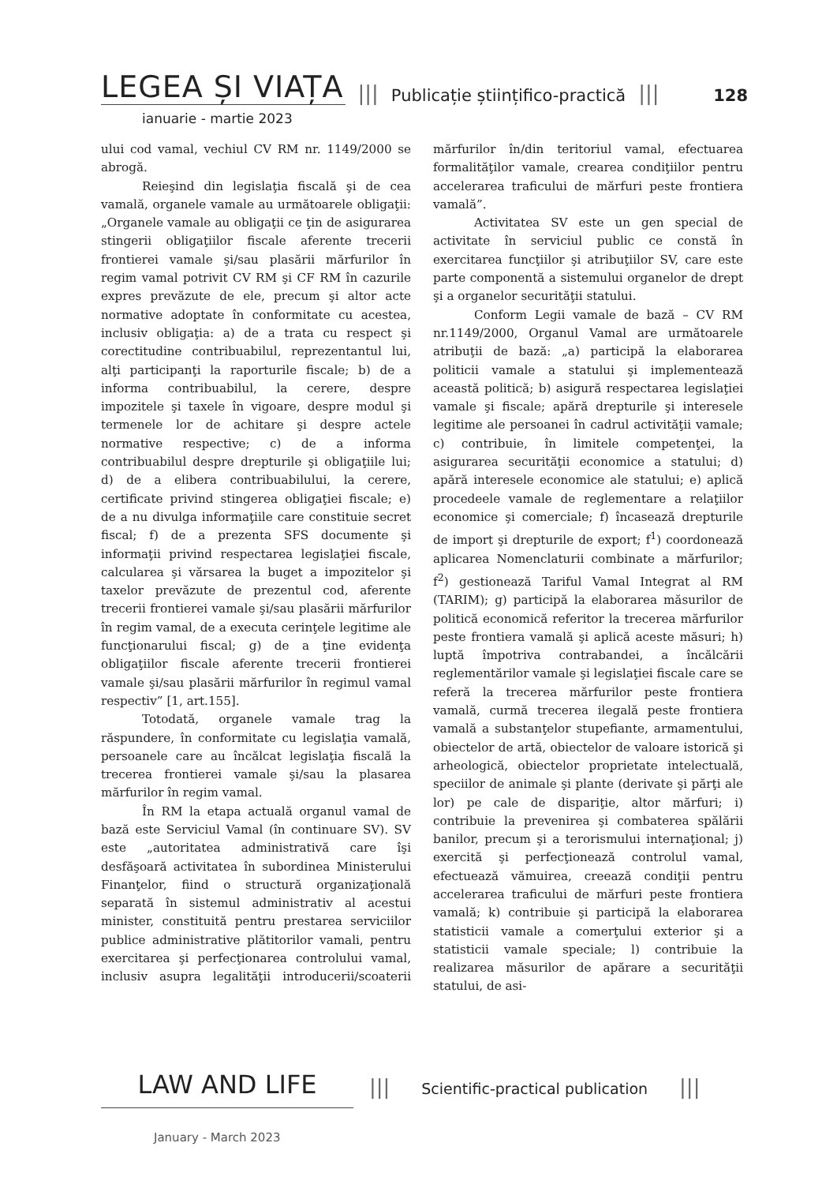LEGEA ȘI VIAȚA ||| Publicație științifico-practică ||| 128
ianuarie - martie 2023
ului cod vamal, vechiul CV RM nr. 1149/2000 se abrogă.
Reieşind din legislaţia fiscală şi de cea vamală, organele vamale au următoarele obligaţii: „Organele vamale au obligaţii ce ţin de asigurarea stingerii obligaţiilor fiscale aferente trecerii frontierei vamale şi/sau plasării mărfurilor în regim vamal potrivit CV RM şi CF RM în cazurile expres prevăzute de ele, precum şi altor acte normative adoptate în conformitate cu acestea, inclusiv obligaţia: a) de a trata cu respect şi corectitudine contribuabilul, reprezentantul lui, alţi participanţi la raporturile fiscale; b) de a informa contribuabilul, la cerere, despre impozitele şi taxele în vigoare, despre modul şi termenele lor de achitare şi despre actele normative respective; c) de a informa contribuabilul despre drepturile şi obligaţiile lui; d) de a elibera contribuabilului, la cerere, certificate privind stingerea obligaţiei fiscale; e) de a nu divulga informaţiile care constituie secret fiscal; f) de a prezenta SFS documente şi informaţii privind respectarea legislaţiei fiscale, calcularea şi vărsarea la buget a impozitelor şi taxelor prevăzute de prezentul cod, aferente trecerii frontierei vamale şi/sau plasării mărfurilor în regim vamal, de a executa cerinţele legitime ale funcţionarului fiscal; g) de a ţine evidenţa obligaţiilor fiscale aferente trecerii frontierei vamale şi/sau plasării mărfurilor în regimul vamal respectiv” [1, art.155].
Totodată, organele vamale trag la răspundere, în conformitate cu legislaţia vamală, persoanele care au încălcat legislaţia fiscală la trecerea frontierei vamale şi/sau la plasarea mărfurilor în regim vamal.
În RM la etapa actuală organul vamal de bază este Serviciul Vamal (în continuare SV). SV este „autoritatea administrativă care îşi desfăşoară activitatea în subordinea Ministerului Finanţelor, fiind o structură organizaţională separată în sistemul administrativ al acestui minister, constituită pentru prestarea serviciilor publice administrative plătitorilor vamali, pentru exercitarea şi perfecţionarea controlului vamal, inclusiv asupra legalităţii introducerii/scoaterii mărfurilor în/din teritoriul vamal, efectuarea formalităţilor vamale, crearea condiţiilor pentru accelerarea traficului de mărfuri peste frontiera vamală”.
Activitatea SV este un gen special de activitate în serviciul public ce constă în exercitarea funcţiilor şi atribuţiilor SV, care este parte componentă a sistemului organelor de drept şi a organelor securităţii statului.
Conform Legii vamale de bază – CV RM nr.1149/2000, Organul Vamal are următoarele atribuţii de bază: „a) participă la elaborarea politicii vamale a statului şi implementează această politică; b) asigură respectarea legislaţiei vamale şi fiscale; apără drepturile şi interesele legitime ale persoanei în cadrul activităţii vamale; c) contribuie, în limitele competenţei, la asigurarea securităţii economice a statului; d) apără interesele economice ale statului; e) aplică procedeele vamale de reglementare a relaţiilor economice şi comerciale; f) încasează drepturile de import şi drepturile de export; f<sup>1</sup>) coordonează aplicarea Nomenclaturii combinate a mărfurilor; f<sup>2</sup>) gestionează Tariful Vamal Integrat al RM (TARIM); g) participă la elaborarea măsurilor de politică economică referitor la trecerea mărfurilor peste frontiera vamală şi aplică aceste măsuri; h) luptă împotriva contrabandei, a încălcării reglementărilor vamale şi legislaţiei fiscale care se referă la trecerea mărfurilor peste frontiera vamală, curmă trecerea ilegală peste frontiera vamală a substanţelor stupefiante, armamentului, obiectelor de artă, obiectelor de valoare istorică şi arheologică, obiectelor proprietate intelectuală, speciilor de animale şi plante (derivate şi părţi ale lor) pe cale de dispariţie, altor mărfuri; i) contribuie la prevenirea şi combaterea spălării banilor, precum şi a terorismului internaţional; j) exercită şi perfecţionează controlul vamal, efectuează vămuirea, creează condiţii pentru accelerarea traficului de mărfuri peste frontiera vamală; k) contribuie şi participă la elaborarea statisticii vamale a comerţului exterior şi a statisticii vamale speciale; l) contribuie la realizarea măsurilor de apărare a securităţii statului, de asi-
LAW AND LIFE ||| Scientific-practical publication |||
January - March 2023